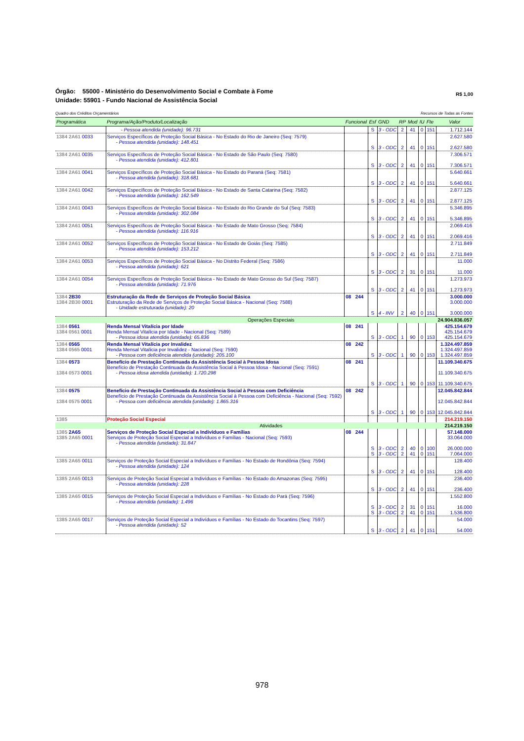R$ 1,00 Órgão: 55000 - Ministério do Desenvolvimento Social e Combate à Fome
Unidade: 55901 - Fundo Nacional de Assistência Social
Recursos de Todas as Fontes Quadro dos Créditos Orçamentários
| Programática | Programa/Ação/Produto/Localização | Funcional | Esf | GND | RP | Mod | IU | Fte | Valor |
| --- | --- | --- | --- | --- | --- | --- | --- | --- | --- |
| | - Pessoa atendida (unidade): 96.731 | | S | 3 - ODC | 2 | 41 | 0 | 151 | 1.712.144 |
| 1384 2A61 0033 | Serviços Específicos de Proteção Social Básica - No Estado do Rio de Janeiro (Seq: 7579) - Pessoa atendida (unidade): 148.451 | | S | 3 - ODC | 2 | 41 | 0 | 151 | 2.627.580 2.627.580 |
| 1384 2A61 0035 | Serviços Específicos de Proteção Social Básica - No Estado de São Paulo (Seq: 7580) - Pessoa atendida (unidade): 412.801 | | S | 3 - ODC | 2 | 41 | 0 | 151 | 7.306.571 7.306.571 |
| 1384 2A61 0041 | Serviços Específicos de Proteção Social Básica - No Estado do Paraná (Seq: 7581) - Pessoa atendida (unidade): 318.681 | | S | 3 - ODC | 2 | 41 | 0 | 151 | 5.640.661 5.640.661 |
| 1384 2A61 0042 | Serviços Específicos de Proteção Social Básica - No Estado de Santa Catarina (Seq: 7582) - Pessoa atendida (unidade): 162.549 | | S | 3 - ODC | 2 | 41 | 0 | 151 | 2.877.125 2.877.125 |
| 1384 2A61 0043 | Serviços Específicos de Proteção Social Básica - No Estado do Rio Grande do Sul (Seq: 7583) - Pessoa atendida (unidade): 302.084 | | S | 3 - ODC | 2 | 41 | 0 | 151 | 5.346.895 5.346.895 |
| 1384 2A61 0051 | Serviços Específicos de Proteção Social Básica - No Estado de Mato Grosso (Seq: 7584) - Pessoa atendida (unidade): 116.916 | | S | 3 - ODC | 2 | 41 | 0 | 151 | 2.069.416 2.069.416 |
| 1384 2A61 0052 | Serviços Específicos de Proteção Social Básica - No Estado de Goiás (Seq: 7585) - Pessoa atendida (unidade): 153.212 | | S | 3 - ODC | 2 | 41 | 0 | 151 | 2.711.849 2.711.849 |
| 1384 2A61 0053 | Serviços Específicos de Proteção Social Básica - No Distrito Federal (Seq: 7586) - Pessoa atendida (unidade): 621 | | S | 3 - ODC | 2 | 31 | 0 | 151 | 11.000 11.000 |
| 1384 2A61 0054 | Serviços Específicos de Proteção Social Básica - No Estado de Mato Grosso do Sul (Seq: 7587) - Pessoa atendida (unidade): 71.976 | | S | 3 - ODC | 2 | 41 | 0 | 151 | 1.273.973 1.273.973 |
| 1384 2B30 1384 2B30 0001 | Estruturação da Rede de Serviços de Proteção Social Básica Estruturação da Rede de Serviços de Proteção Social Básica - Nacional (Seq: 7588) - Unidade estruturada (unidade): 20 | 08 244 | S | 4 - INV | 2 | 40 | 0 | 151 | 3.000.000 3.000.000 3.000.000 |
| | Operações Especiais | | | | | | | | 24.904.836.057 |
| 1384 0561 1384 0561 0001 | Renda Mensal Vitalícia por Idade Renda Mensal Vitalícia por Idade - Nacional (Seq: 7589) - Pessoa idosa atendida (unidade): 65.836 | 08 241 | S | 3 - ODC | 1 | 90 | 0 | 153 | 425.154.679 425.154.679 425.154.679 |
| 1384 0565 1384 0565 0001 | Renda Mensal Vitalícia por Invalidez Renda Mensal Vitalícia por Invalidez - Nacional (Seq: 7590) - Pessoa com deficiência atendida (unidade): 205.100 | 08 242 | S | 3 - ODC | 1 | 90 | 0 | 153 | 1.324.497.859 1.324.497.859 1.324.497.859 |
| 1384 0573 1384 0573 0001 | Benefício de Prestação Continuada da Assistência Social à Pessoa Idosa Benefício de Prestação Continuada da Assistência Social à Pessoa Idosa - Nacional (Seq: 7591) - Pessoa idosa atendida (unidade): 1.720.298 | 08 241 | S | 3 - ODC | 1 | 90 | 0 | 153 | 11.109.340.675 11.109.340.675 11.109.340.675 |
| 1384 0575 1384 0575 0001 | Benefício de Prestação Continuada da Assistência Social à Pessoa com Deficiência Benefício de Prestação Continuada da Assistência Social à Pessoa com Deficiência - Nacional (Seq: 7592) - Pessoa com deficiência atendida (unidade): 1.865.316 | 08 242 | S | 3 - ODC | 1 | 90 | 0 | 153 | 12.045.842.844 12.045.842.844 12.045.842.844 |
| 1385 | Proteção Social Especial | | | | | | | | 214.219.150 |
| | Atividades | | | | | | | | 214.219.150 |
| 1385 2A65 1385 2A65 0001 | Serviços de Proteção Social Especial a Indivíduos e Famílias Serviços de Proteção Social Especial a Indivíduos e Famílias - Nacional (Seq: 7593) - Pessoa atendida (unidade): 31.847 | 08 244 | S S | 3 - ODC 3 - ODC | 2 2 | 40 41 | 0 0 | 100 151 | 57.148.000 33.064.000 26.000.000 7.064.000 |
| 1385 2A65 0011 | Serviços de Proteção Social Especial a Indivíduos e Famílias - No Estado de Rondônia (Seq: 7594) - Pessoa atendida (unidade): 124 | | S | 3 - ODC | 2 | 41 | 0 | 151 | 128.400 128.400 |
| 1385 2A65 0013 | Serviços de Proteção Social Especial a Indivíduos e Famílias - No Estado do Amazonas (Seq: 7595) - Pessoa atendida (unidade): 228 | | S | 3 - ODC | 2 | 41 | 0 | 151 | 236.400 236.400 |
| 1385 2A65 0015 | Serviços de Proteção Social Especial a Indivíduos e Famílias - No Estado do Pará (Seq: 7596) - Pessoa atendida (unidade): 1.496 | | S S | 3 - ODC 3 - ODC | 2 2 | 31 41 | 0 0 | 151 151 | 1.552.800 16.000 1.536.800 |
| 1385 2A65 0017 | Serviços de Proteção Social Especial a Indivíduos e Famílias - No Estado do Tocantins (Seq: 7597) - Pessoa atendida (unidade): 52 | | S | 3 - ODC | 2 | 41 | 0 | 151 | 54.000 54.000 |
978